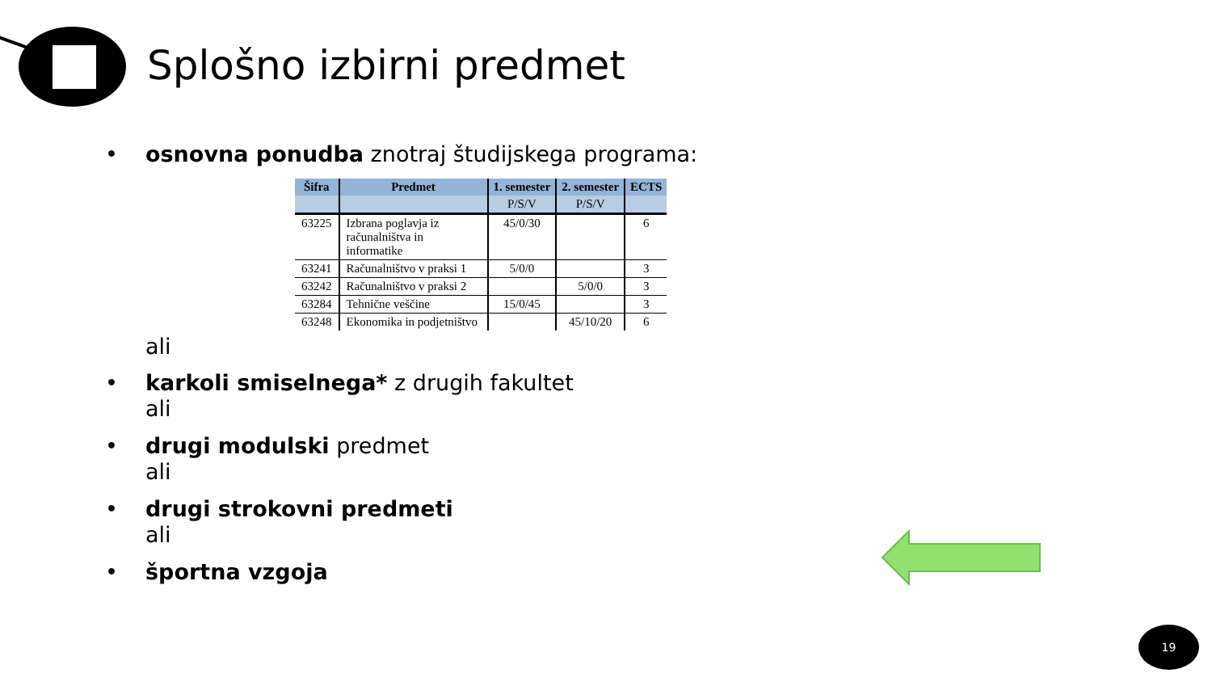Splošno izbirni predmet
• osnovna ponudba znotraj študijskega programa:
| Šifra | Predmet | 1. semester | 2. semester | ECTS |
| --- | --- | --- | --- | --- |
| | | P/S/V | P/S/V | |
| 63225 | Izbrana poglavja iz računalništva in informatike | 45/0/30 | | 6 |
| 63241 | Računalništvo v praksi 1 | 5/0/0 | | 3 |
| 63242 | Računalništvo v praksi 2 | | 5/0/0 | 3 |
| 63284 | Tehnične veščine | 15/0/45 | | 3 |
| 63248 | Ekonomika in podjetništvo | | 45/10/20 | 6 |
ali
• karkoli smiselnega* z drugih fakultet
ali
• drugi modulski predmet
ali
• drugi strokovni predmeti
ali
• športna vzgoja
19